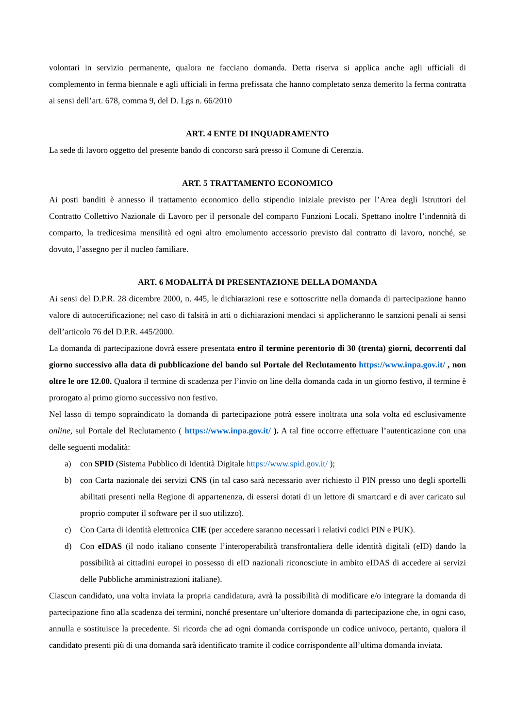volontari in servizio permanente, qualora ne facciano domanda. Detta riserva si applica anche agli ufficiali di complemento in ferma biennale e agli ufficiali in ferma prefissata che hanno completato senza demerito la ferma contratta ai sensi dell’art. 678, comma 9, del D. Lgs n. 66/2010
ART. 4 ENTE DI INQUADRAMENTO
La sede di lavoro oggetto del presente bando di concorso sarà presso il Comune di Cerenzia.
ART. 5 TRATTAMENTO ECONOMICO
Ai posti banditi è annesso il trattamento economico dello stipendio iniziale previsto per l’Area degli Istruttori del Contratto Collettivo Nazionale di Lavoro per il personale del comparto Funzioni Locali. Spettano inoltre l’indennità di comparto, la tredicesima mensilità ed ogni altro emolumento accessorio previsto dal contratto di lavoro, nonché, se dovuto, l’assegno per il nucleo familiare.
ART. 6 MODALITÀ DI PRESENTAZIONE DELLA DOMANDA
Ai sensi del D.P.R. 28 dicembre 2000, n. 445, le dichiarazioni rese e sottoscritte nella domanda di partecipazione hanno valore di autocertificazione; nel caso di falsità in atti o dichiarazioni mendaci si applicheranno le sanzioni penali ai sensi dell’articolo 76 del D.P.R. 445/2000.
La domanda di partecipazione dovrà essere presentata entro il termine perentorio di 30 (trenta) giorni, decorrenti dal giorno successivo alla data di pubblicazione del bando sul Portale del Reclutamento https://www.inpa.gov.it/ , non oltre le ore 12.00. Qualora il termine di scadenza per l’invio on line della domanda cada in un giorno festivo, il termine è prorogato al primo giorno successivo non festivo.
Nel lasso di tempo sopraindicato la domanda di partecipazione potrà essere inoltrata una sola volta ed esclusivamente online, sul Portale del Reclutamento ( https://www.inpa.gov.it/ ). A tal fine occorre effettuare l’autenticazione con una delle seguenti modalità:
a) con SPID (Sistema Pubblico di Identità Digitale https://www.spid.gov.it/ );
b) con Carta nazionale dei servizi CNS (in tal caso sarà necessario aver richiesto il PIN presso uno degli sportelli abilitati presenti nella Regione di appartenenza, di essersi dotati di un lettore di smartcard e di aver caricato sul proprio computer il software per il suo utilizzo).
c) Con Carta di identità elettronica CIE (per accedere saranno necessari i relativi codici PIN e PUK).
d) Con eIDAS (il nodo italiano consente l’interoperabilità transfrontaliera delle identità digitali (eID) dando la possibilità ai cittadini europei in possesso di eID nazionali riconosciute in ambito eIDAS di accedere ai servizi delle Pubbliche amministrazioni italiane).
Ciascun candidato, una volta inviata la propria candidatura, avrà la possibilità di modificare e/o integrare la domanda di partecipazione fino alla scadenza dei termini, nonché presentare un’ulteriore domanda di partecipazione che, in ogni caso, annulla e sostituisce la precedente. Si ricorda che ad ogni domanda corrisponde un codice univoco, pertanto, qualora il candidato presenti più di una domanda sarà identificato tramite il codice corrispondente all’ultima domanda inviata.